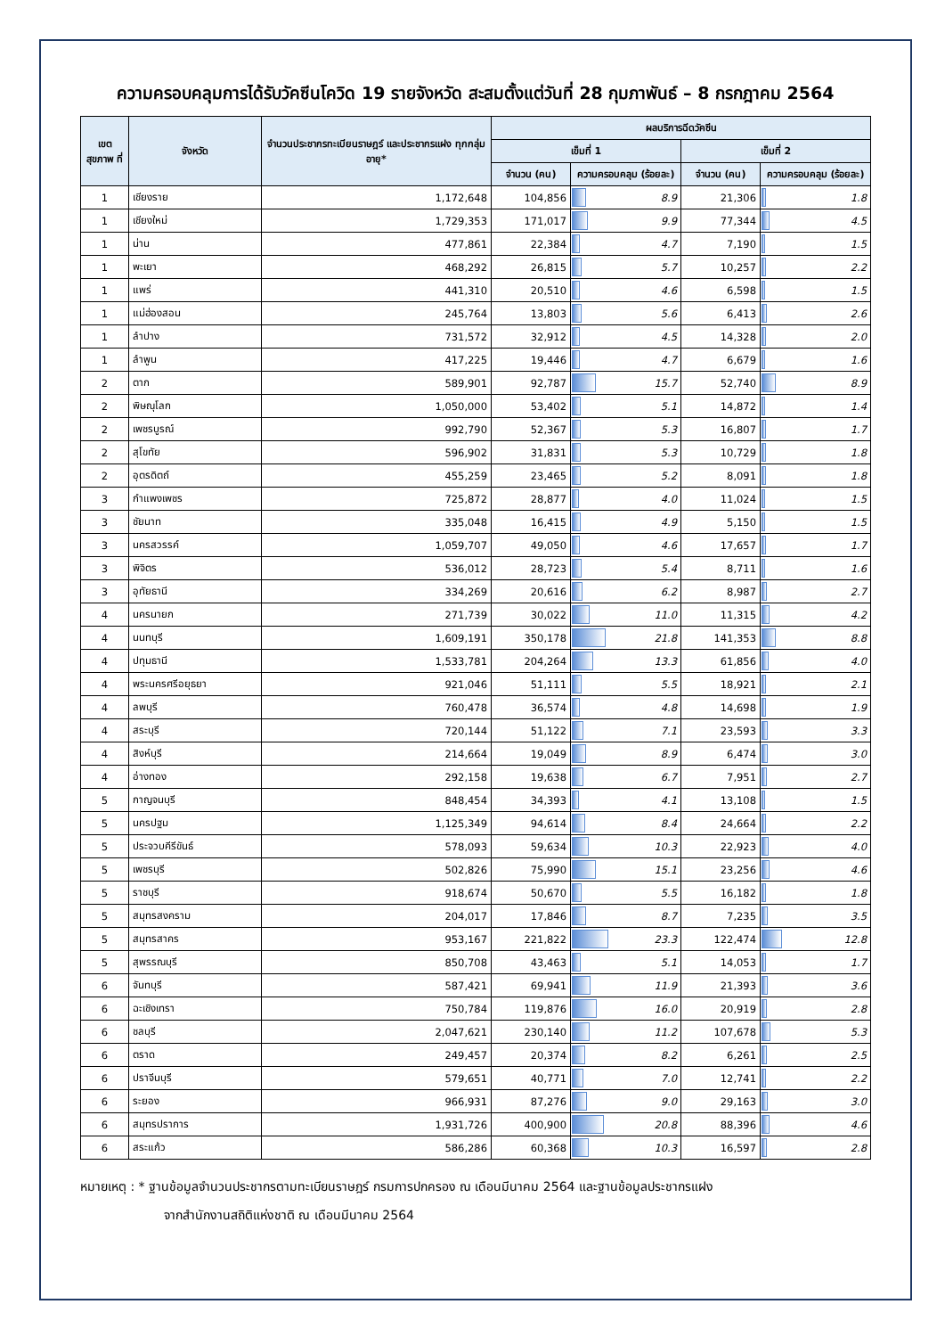ความครอบคลุมการได้รับวัคซีนโควิด 19 รายจังหวัด สะสมตั้งแต่วันที่ 28 กุมภาพันธ์ – 8 กรกฎาคม 2564
| เขต สุขภาพ ที่ | จังหวัด | จำนวนประชากรทะเบียนราษฎร์ และประชากรแฝง ทุกกลุ่มอายุ* | ผลบริการฉีดวัคซีน | | | |
| --- | --- | --- | --- | --- | --- | --- |
| | | | เข็มที่ 1 | | เข็มที่ 2 | |
| | | | จำนวน (คน) | ความครอบคลุม (ร้อยละ) | จำนวน (คน) | ความครอบคลุม (ร้อยละ) |
| 1 | เชียงราย | 1,172,648 | 104,856 | 8.9 | 21,306 | 1.8 |
| 1 | เชียงใหม่ | 1,729,353 | 171,017 | 9.9 | 77,344 | 4.5 |
| 1 | น่าน | 477,861 | 22,384 | 4.7 | 7,190 | 1.5 |
| 1 | พะเยา | 468,292 | 26,815 | 5.7 | 10,257 | 2.2 |
| 1 | แพร่ | 441,310 | 20,510 | 4.6 | 6,598 | 1.5 |
| 1 | แม่ฮ่องสอน | 245,764 | 13,803 | 5.6 | 6,413 | 2.6 |
| 1 | ลำปาง | 731,572 | 32,912 | 4.5 | 14,328 | 2.0 |
| 1 | ลำพูน | 417,225 | 19,446 | 4.7 | 6,679 | 1.6 |
| 2 | ตาก | 589,901 | 92,787 | 15.7 | 52,740 | 8.9 |
| 2 | พิษณุโลก | 1,050,000 | 53,402 | 5.1 | 14,872 | 1.4 |
| 2 | เพชรบูรณ์ | 992,790 | 52,367 | 5.3 | 16,807 | 1.7 |
| 2 | สุโขทัย | 596,902 | 31,831 | 5.3 | 10,729 | 1.8 |
| 2 | อุตรดิตถ์ | 455,259 | 23,465 | 5.2 | 8,091 | 1.8 |
| 3 | กำแพงเพชร | 725,872 | 28,877 | 4.0 | 11,024 | 1.5 |
| 3 | ชัยนาท | 335,048 | 16,415 | 4.9 | 5,150 | 1.5 |
| 3 | นครสวรรค์ | 1,059,707 | 49,050 | 4.6 | 17,657 | 1.7 |
| 3 | พิจิตร | 536,012 | 28,723 | 5.4 | 8,711 | 1.6 |
| 3 | อุทัยธานี | 334,269 | 20,616 | 6.2 | 8,987 | 2.7 |
| 4 | นครนายก | 271,739 | 30,022 | 11.0 | 11,315 | 4.2 |
| 4 | นนทบุรี | 1,609,191 | 350,178 | 21.8 | 141,353 | 8.8 |
| 4 | ปทุมธานี | 1,533,781 | 204,264 | 13.3 | 61,856 | 4.0 |
| 4 | พระนครศรีอยุธยา | 921,046 | 51,111 | 5.5 | 18,921 | 2.1 |
| 4 | ลพบุรี | 760,478 | 36,574 | 4.8 | 14,698 | 1.9 |
| 4 | สระบุรี | 720,144 | 51,122 | 7.1 | 23,593 | 3.3 |
| 4 | สิงห์บุรี | 214,664 | 19,049 | 8.9 | 6,474 | 3.0 |
| 4 | อ่างทอง | 292,158 | 19,638 | 6.7 | 7,951 | 2.7 |
| 5 | กาญจนบุรี | 848,454 | 34,393 | 4.1 | 13,108 | 1.5 |
| 5 | นครปฐม | 1,125,349 | 94,614 | 8.4 | 24,664 | 2.2 |
| 5 | ประจวบคีรีขันธ์ | 578,093 | 59,634 | 10.3 | 22,923 | 4.0 |
| 5 | เพชรบุรี | 502,826 | 75,990 | 15.1 | 23,256 | 4.6 |
| 5 | ราชบุรี | 918,674 | 50,670 | 5.5 | 16,182 | 1.8 |
| 5 | สมุทรสงคราม | 204,017 | 17,846 | 8.7 | 7,235 | 3.5 |
| 5 | สมุทรสาคร | 953,167 | 221,822 | 23.3 | 122,474 | 12.8 |
| 5 | สุพรรณบุรี | 850,708 | 43,463 | 5.1 | 14,053 | 1.7 |
| 6 | จันทบุรี | 587,421 | 69,941 | 11.9 | 21,393 | 3.6 |
| 6 | ฉะเชิงเทรา | 750,784 | 119,876 | 16.0 | 20,919 | 2.8 |
| 6 | ชลบุรี | 2,047,621 | 230,140 | 11.2 | 107,678 | 5.3 |
| 6 | ตราด | 249,457 | 20,374 | 8.2 | 6,261 | 2.5 |
| 6 | ปราจีนบุรี | 579,651 | 40,771 | 7.0 | 12,741 | 2.2 |
| 6 | ระยอง | 966,931 | 87,276 | 9.0 | 29,163 | 3.0 |
| 6 | สมุทรปราการ | 1,931,726 | 400,900 | 20.8 | 88,396 | 4.6 |
| 6 | สระแก้ว | 586,286 | 60,368 | 10.3 | 16,597 | 2.8 |
หมายเหตุ : * ฐานข้อมูลจำนวนประชากรตามทะเบียนราษฎร์ กรมการปกครอง ณ เดือนมีนาคม 2564 และฐานข้อมูลประชากรแฝง
จากสำนักงานสถิติแห่งชาติ ณ เดือนมีนาคม 2564